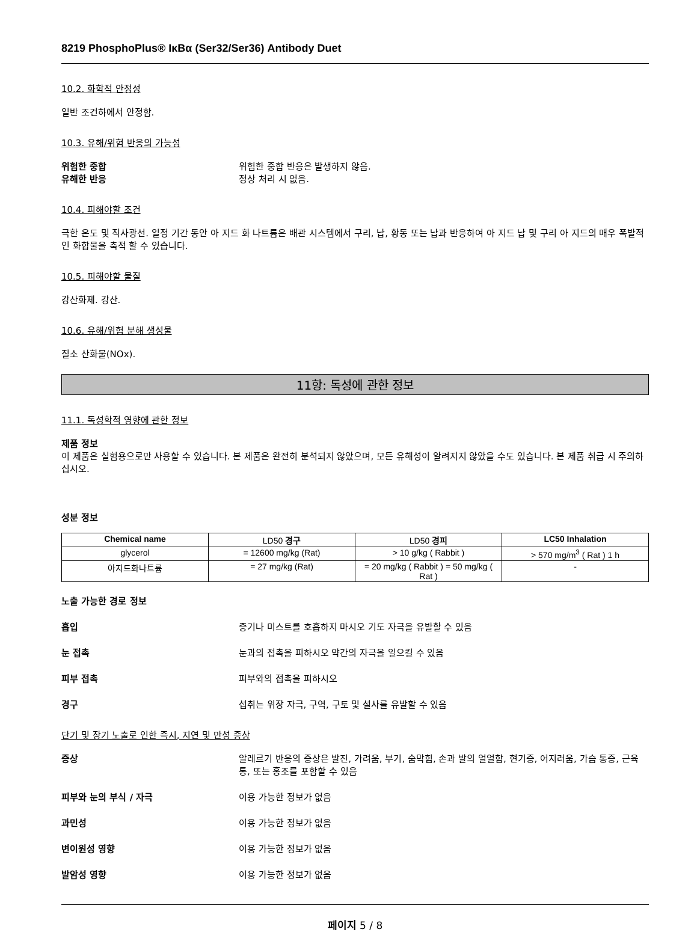8219 PhosphoPlus® IκBα (Ser32/Ser36) Antibody Duet
10.2. 화학적 안정성
일반 조건하에서 안정함.
10.3. 유해/위험 반응의 가능성
위험한 중합 위험한 중합 반응은 발생하지 않음.
유해한 반응 정상 처리 시 없음.
10.4. 피해야할 조건
극한 온도 및 직사광선. 일정 기간 동안 아 지드 화 나트륨은 배관 시스템에서 구리, 납, 황동 또는 납과 반응하여 아 지드 납 및 구리 아 지드의 매우 폭발적인 화합물을 축적 할 수 있습니다.
10.5. 피해야할 물질
강산화제. 강산.
10.6. 유해/위험 분해 생성물
질소 산화물(NOx).
11항: 독성에 관한 정보
11.1. 독성학적 영향에 관한 정보
제품 정보
이 제품은 실험용으로만 사용할 수 있습니다. 본 제품은 완전히 분석되지 않았으며, 모든 유해성이 알려지지 않았을 수도 있습니다. 본 제품 취급 시 주의하십시오.
성분 정보
| Chemical name | LD50 경구 | LD50 경피 | LC50 Inhalation |
| --- | --- | --- | --- |
| glycerol | = 12600 mg/kg (Rat) | > 10 g/kg ( Rabbit ) | > 570 mg/m<sup>3</sup> ( Rat ) 1 h |
| 아지드화나트륨 | = 27 mg/kg (Rat) | = 20 mg/kg ( Rabbit ) = 50 mg/kg ( Rat ) | - |
노출 가능한 경로 정보
흡입 증기나 미스트를 호흡하지 마시오 기도 자극을 유발할 수 있음
눈 접촉 눈과의 접촉을 피하시오 약간의 자극을 일으킬 수 있음
피부 접촉 피부와의 접촉을 피하시오
경구 섭취는 위장 자극, 구역, 구토 및 설사를 유발할 수 있음
단기 및 장기 노출로 인한 즉시, 지연 및 만성 증상
증상 알레르기 반응의 증상은 발진, 가려움, 부기, 숨막힘, 손과 발의 얼얼함, 현기증, 어지러움, 가슴 통증, 근육통, 또는 홍조를 포함할 수 있음
피부와 눈의 부식 / 자극 이용 가능한 정보가 없음
과민성 이용 가능한 정보가 없음
변이원성 영향 이용 가능한 정보가 없음
발암성 영향 이용 가능한 정보가 없음
페이지 5 / 8